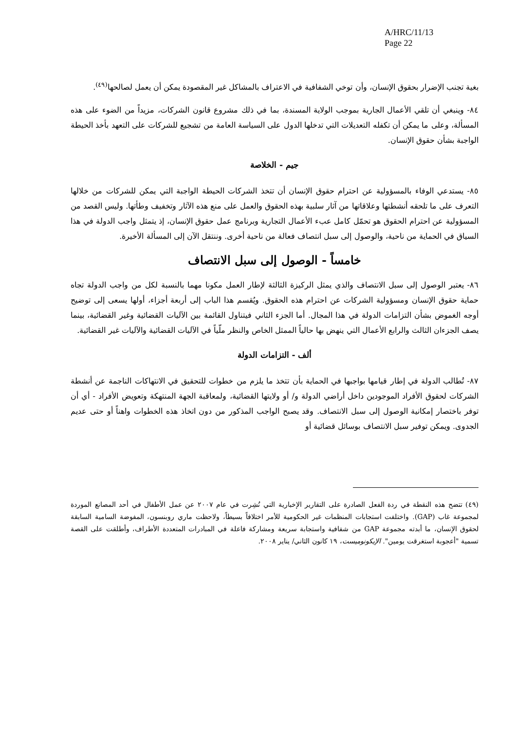A/HRC/11/13
Page 22
بغية تجنب الإضرار بحقوق الإنسان، وأن توخي الشفافية في الاعتراف بالمشاكل غير المقصودة يمكن أن يعمل لصالحها<sup>(٤٩)</sup>.
٨٤- وينبغي أن تلقي الأعمال الجارية بموجب الولاية المسندة، بما في ذلك مشروع قانون الشركات، مزيداً من الضوء على هذه المسألة، وعلى ما يمكن أن تكفله التعديلات التي تدخلها الدول على السياسة العامة من تشجيع للشركات على التعهد بأخذ الحيطة الواجبة بشأن حقوق الإنسان.
جيم - الخلاصة
٨٥- يستدعي الوفاء بالمسؤولية عن احترام حقوق الإنسان أن تتخذ الشركات الحيطة الواجبة التي يمكن للشركات من خلالها التعرف على ما تلحقه أنشطتها وعلاقاتها من آثار سلبية بهذه الحقوق والعمل على منع هذه الآثار وتخفيف وطأتها. وليس القصد من المسؤولية عن احترام الحقوق هو تحمّل كامل عبء الأعمال التجارية وبرنامج عمل حقوق الإنسان، إذ يتمثل واجب الدولة في هذا السياق في الحماية من ناحية، والوصول إلى سبل انتصاف فعالة من ناحية أخرى. وننتقل الآن إلى المسألة الأخيرة.
خامساً - الوصول إلى سبل الانتصاف
٨٦- يعتبر الوصول إلى سبل الانتصاف والذي يمثل الركيزة الثالثة لإطار العمل مكونا مهما بالنسبة لكل من واجب الدولة تجاه حماية حقوق الإنسان ومسؤولية الشركات عن احترام هذه الحقوق. ويُقسم هذا الباب إلى أربعة أجزاء، أولها يسعى إلى توضيح أوجه الغموض بشأن التزامات الدولة في هذا المجال. أما الجزء الثاني فيتناول القائمة بين الآليات القضائية وغير القضائية، بينما يصف الجزءان الثالث والرابع الأعمال التي ينهض بها حالياً الممثل الخاص والنظر ملّياً في الآليات القضائية والآليات غير القضائية.
ألف - التزامات الدولة
٨٧- تُطالب الدولة في إطار قيامها بواجبها في الحماية بأن تتخذ ما يلزم من خطوات للتحقيق في الانتهاكات الناجمة عن أنشطة الشركات لحقوق الأفراد الموجودين داخل أراضي الدولة و/ أو ولايتها القضائية، ولمعاقبة الجهة المنتهكة وتعويض الأفراد - أي أن توفر باختصار إمكانية الوصول إلى سبل الانتصاف. وقد يصبح الواجب المذكور من دون اتخاذ هذه الخطوات واهناً أو حتى عديم الجدوى. ويمكن توفير سبل الانتصاف بوسائل قضائية أو
(٤٩) تتضح هذه النقطة في ردة الفعل الصادرة على التقارير الإخبارية التي نُشِرت في عام ٢٠٠٧ عن عمل الأطفال في أحد المصانع الموردة لمجموعة غاب (GAP). واختلفت استجابات المنظمات غير الحكومية للأمر اختلافاً بسيطاً، ولاحظت ماري روبنسون، المفوضة السامية السابقة لحقوق الإنسان، ما أبدته مجموعة GAP من شفافية واستجابة سريعة ومشاركة فاعلة في المبادرات المتعددة الأطراف، وأطلقت على القصة تسمية "أعجوبة استغرقت يومين". الإيكونوميست، ١٩ كانون الثاني/ يناير ٢٠٠٨.